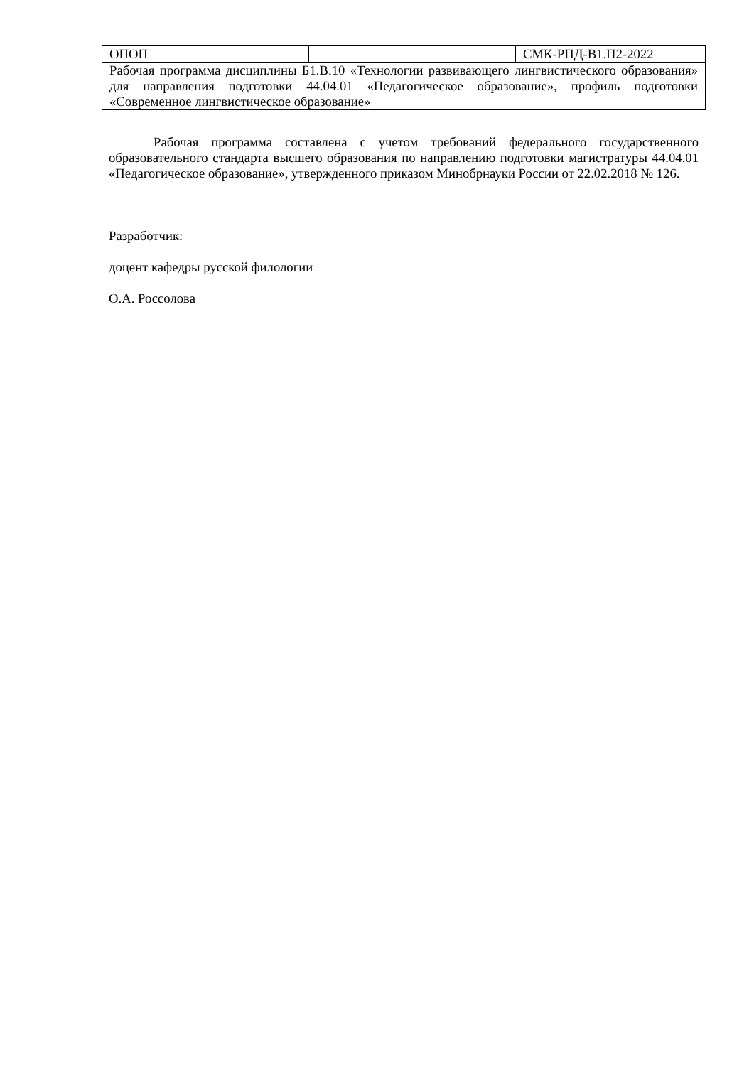| ОПОП | | СМК-РПД-В1.П2-2022 |
| Рабочая программа дисциплины Б1.В.10 «Технологии развивающего лингвистического образования» для направления подготовки 44.04.01 «Педагогическое образование», профиль подготовки «Современное лингвистическое образование» | | |
Рабочая программа составлена с учетом требований федерального государственного образовательного стандарта высшего образования по направлению подготовки магистратуры 44.04.01 «Педагогическое образование», утвержденного приказом Минобрнауки России от 22.02.2018 № 126.
Разработчик:
доцент кафедры русской филологии
О.А. Россолова